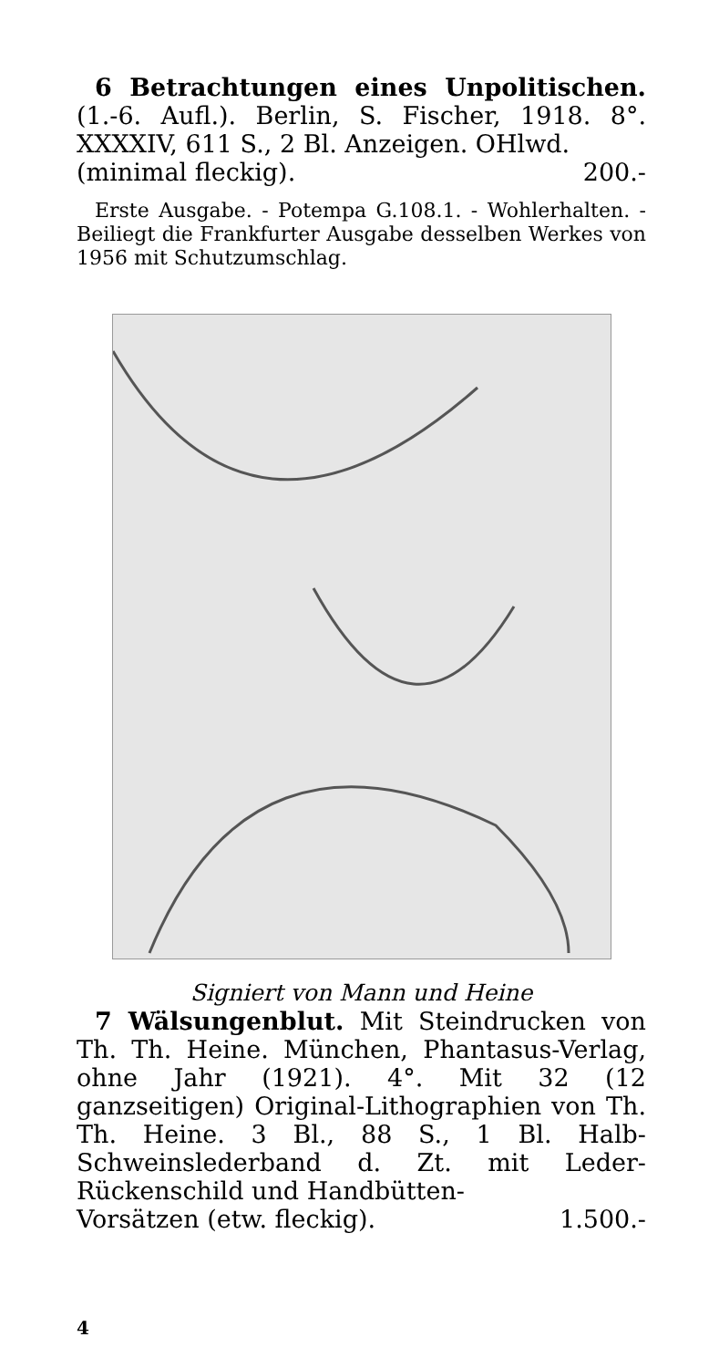6 Betrachtungen eines Unpolitischen. (1.-6. Aufl.). Berlin, S. Fischer, 1918. 8°. XXXXIV, 611 S., 2 Bl. Anzeigen. OHlwd.
(minimal fleckig). 200.-
Erste Ausgabe. - Potempa G.108.1. - Wohlerhalten. - Beiliegt die Frankfurter Ausgabe desselben Werkes von 1956 mit Schutzumschlag.
Signiert von Mann und Heine
7 Wälsungenblut. Mit Steindrucken von Th. Th. Heine. München, Phantasus-Verlag, ohne Jahr (1921). 4°. Mit 32 (12 ganzseitigen) Original-Lithographien von Th. Th. Heine. 3 Bl., 88 S., 1 Bl. Halb-Schweinslederband d. Zt. mit Leder-Rückenschild und Handbütten-
Vorsätzen (etw. fleckig). 1.500.-
4